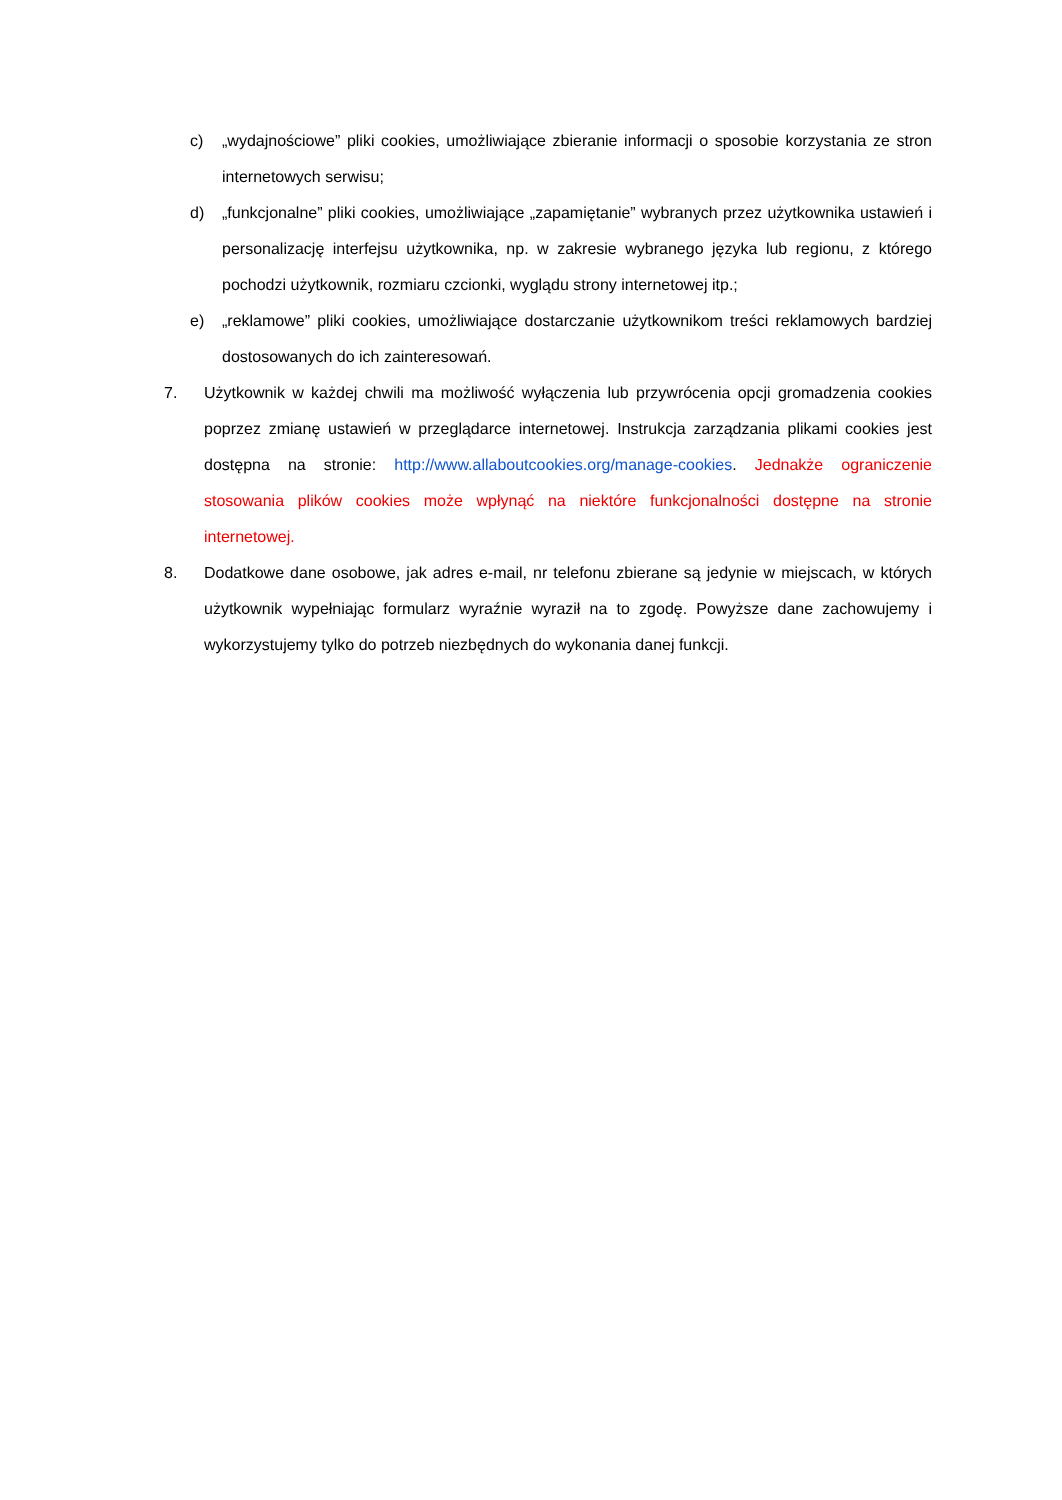c) „wydajnościowe” pliki cookies, umożliwiające zbieranie informacji o sposobie korzystania ze stron internetowych serwisu;
d) „funkcjonalne” pliki cookies, umożliwiające „zapamiętanie” wybranych przez użytkownika ustawień i personalizację interfejsu użytkownika, np. w zakresie wybranego języka lub regionu, z którego pochodzi użytkownik, rozmiaru czcionki, wyglądu strony internetowej itp.;
e) „reklamowe” pliki cookies, umożliwiające dostarczanie użytkownikom treści reklamowych bardziej dostosowanych do ich zainteresowań.
7. Użytkownik w każdej chwili ma możliwość wyłączenia lub przywrócenia opcji gromadzenia cookies poprzez zmianę ustawień w przeglądarce internetowej. Instrukcja zarządzania plikami cookies jest dostępna na stronie: http://www.allaboutcookies.org/manage-cookies. Jednakże ograniczenie stosowania plików cookies może wpłynąć na niektóre funkcjonalności dostępne na stronie internetowej.
8. Dodatkowe dane osobowe, jak adres e-mail, nr telefonu zbierane są jedynie w miejscach, w których użytkownik wypełniając formularz wyraźnie wyraził na to zgodę. Powyższe dane zachowujemy i wykorzystujemy tylko do potrzeb niezbędnych do wykonania danej funkcji.